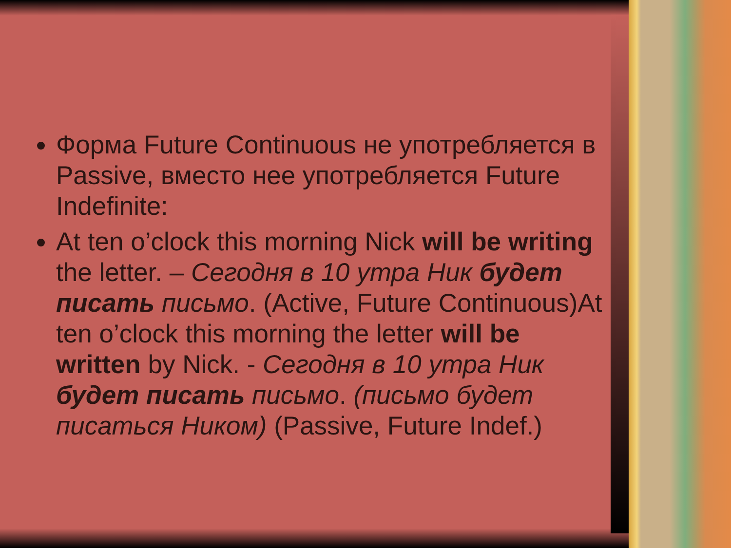Форма Future Continuous не употребляется в Passive, вместо нее употребляется Future Indefinite:
At ten o’clock this morning Nick will be writing the letter. – Сегодня в 10 утра Ник будет писать письмо. (Active, Future Continuous)At ten o’clock this morning the letter will be written by Nick. - Сегодня в 10 утра Ник будет писать письмо. (письмо будет писаться Ником) (Passive, Future Indef.)